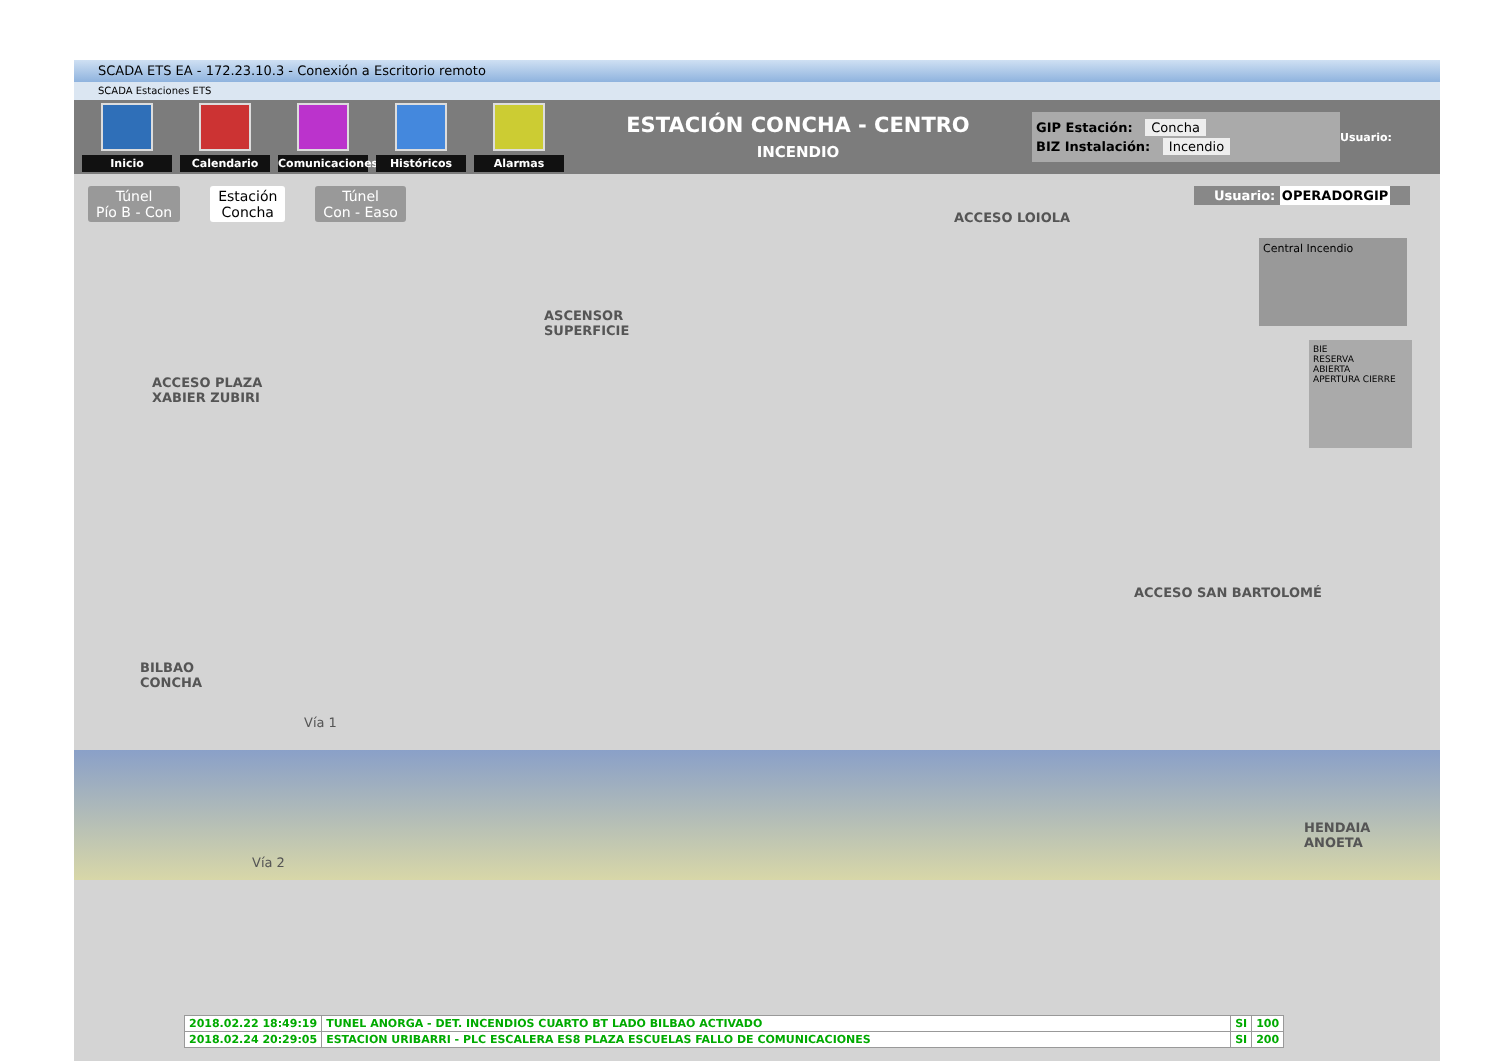SCADA ETS EA - 172.23.10.3 - Conexión a Escritorio remoto
SCADA Estaciones ETS
Inicio Calendario
Comunicaciones
Históricos Alarmas
ESTACIÓN CONCHA - CENTRO
INCENDIO
GIP Estación: Concha
BIZ Instalación: Incendio
Usuario:
Túnel
Pío B - Con
Estación
Concha
Túnel
Con - Easo
Usuario: OPERADORGIP
ACCESO LOIOLA
Central Incendio
BIE
RESERVA
ABIERTA
APERTURA CIERRE
ASCENSOR
SUPERFICIE
ACCESO PLAZA
XABIER ZUBIRI
ACCESO SAN BARTOLOMÉ
BILBAO
CONCHA
Vía 1
Vía 2
HENDAIA
ANOETA
| 2018.02.22 18:49:19 | TUNEL ANORGA - DET. INCENDIOS CUARTO BT LADO BILBAO ACTIVADO | SI | 100 |
| 2018.02.24 20:29:05 | ESTACION URIBARRI - PLC ESCALERA ES8 PLAZA ESCUELAS FALLO DE COMUNICACIONES | SI | 200 |